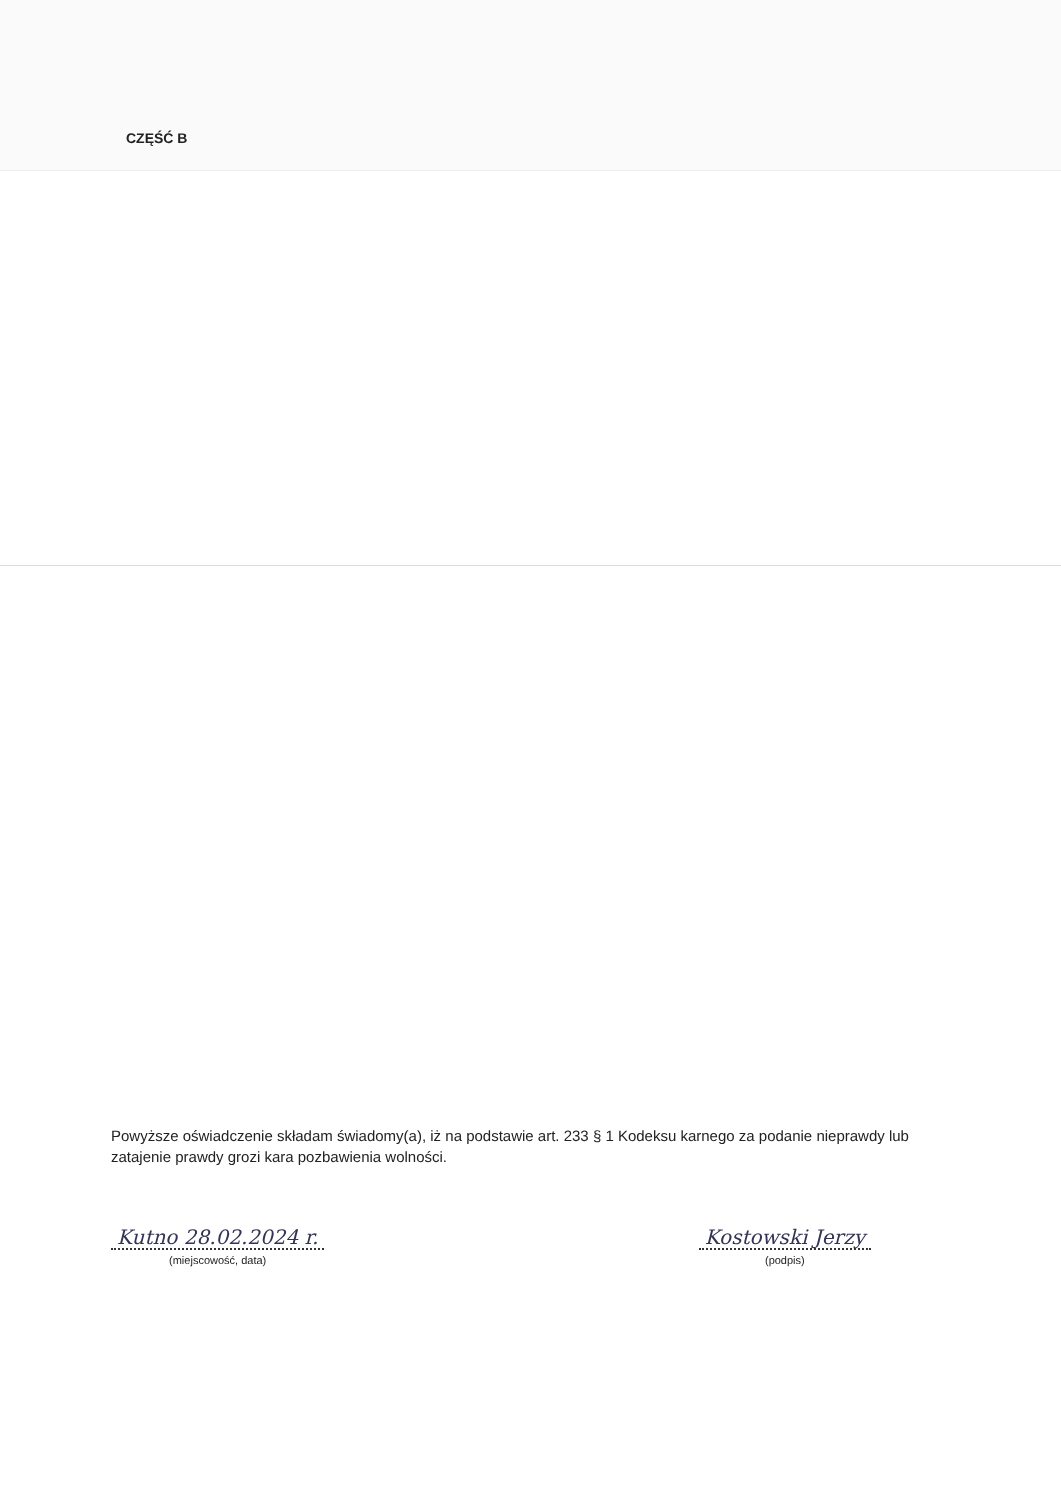CZĘŚĆ B
Powyższe oświadczenie składam świadomy(a), iż na podstawie art. 233 § 1 Kodeksu karnego za podanie nieprawdy lub zatajenie prawdy grozi kara pozbawienia wolności.
Kutno 28.02.2024 r.
(miejscowość, data)
Kostowski Jerzy
(podpis)